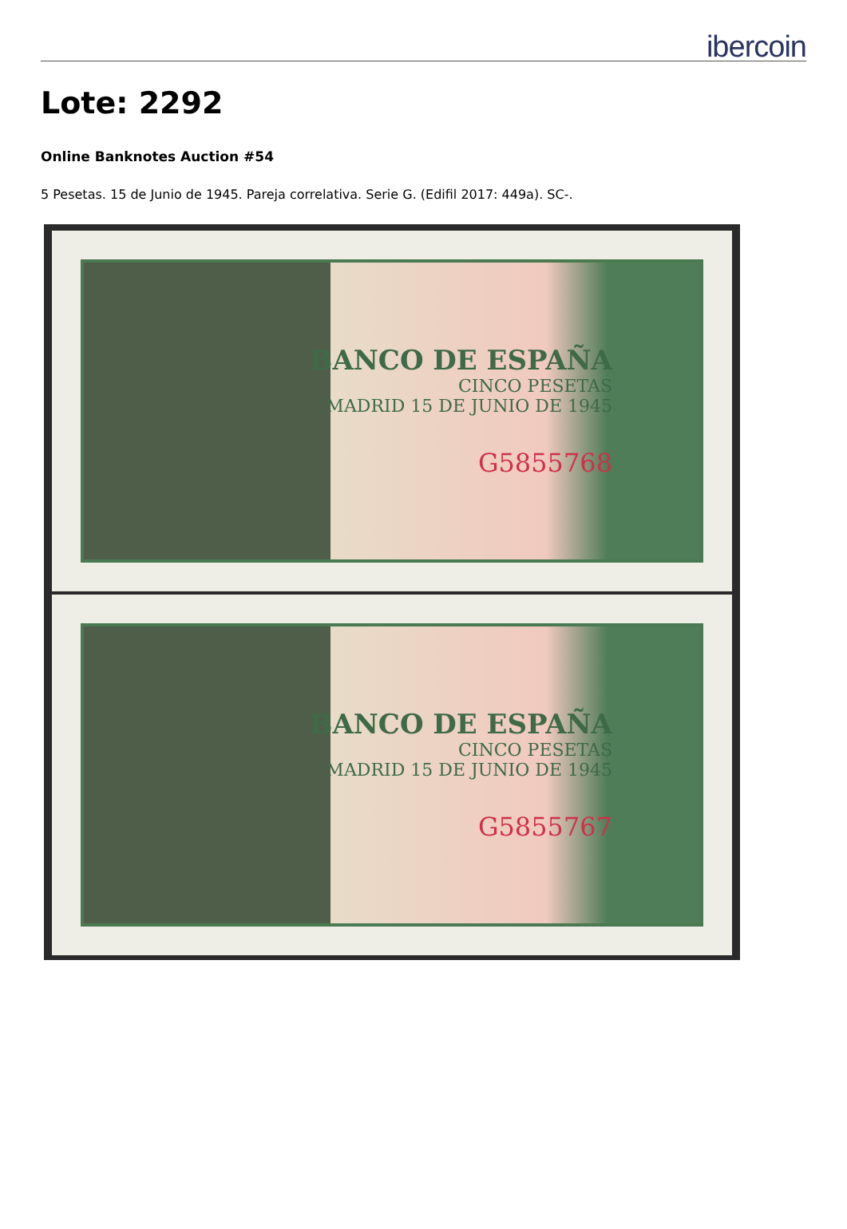ibercoin
Lote: 2292
Online Banknotes Auction #54
5 Pesetas. 15 de Junio de 1945. Pareja correlativa. Serie G. (Edifil 2017: 449a). SC-.
BANCO DE ESPAÑA
CINCO PESETAS
MADRID 15 DE JUNIO DE 1945
G5855768
BANCO DE ESPAÑA
CINCO PESETAS
MADRID 15 DE JUNIO DE 1945
G5855767